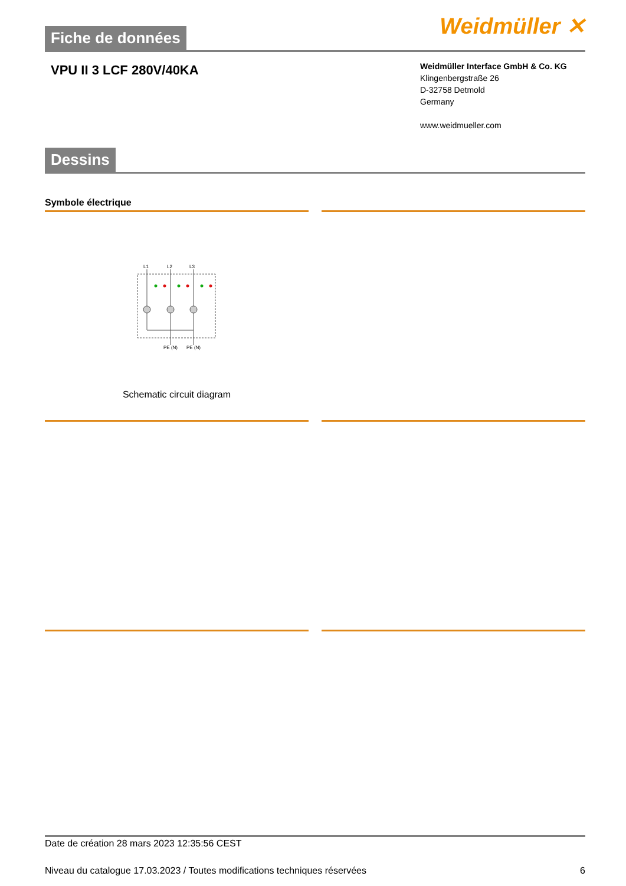Weidmüller ✕
Fiche de données
VPU II 3 LCF 280V/40KA
Weidmüller Interface GmbH & Co. KG
Klingenbergstraße 26
D-32758 Detmold
Germany
www.weidmueller.com
Dessins
Symbole électrique
L1
L2
L3
PE (N)
PE (N)
Schematic circuit diagram
Date de création 28 mars 2023 12:35:56 CEST
Niveau du catalogue 17.03.2023 / Toutes modifications techniques réservées 6